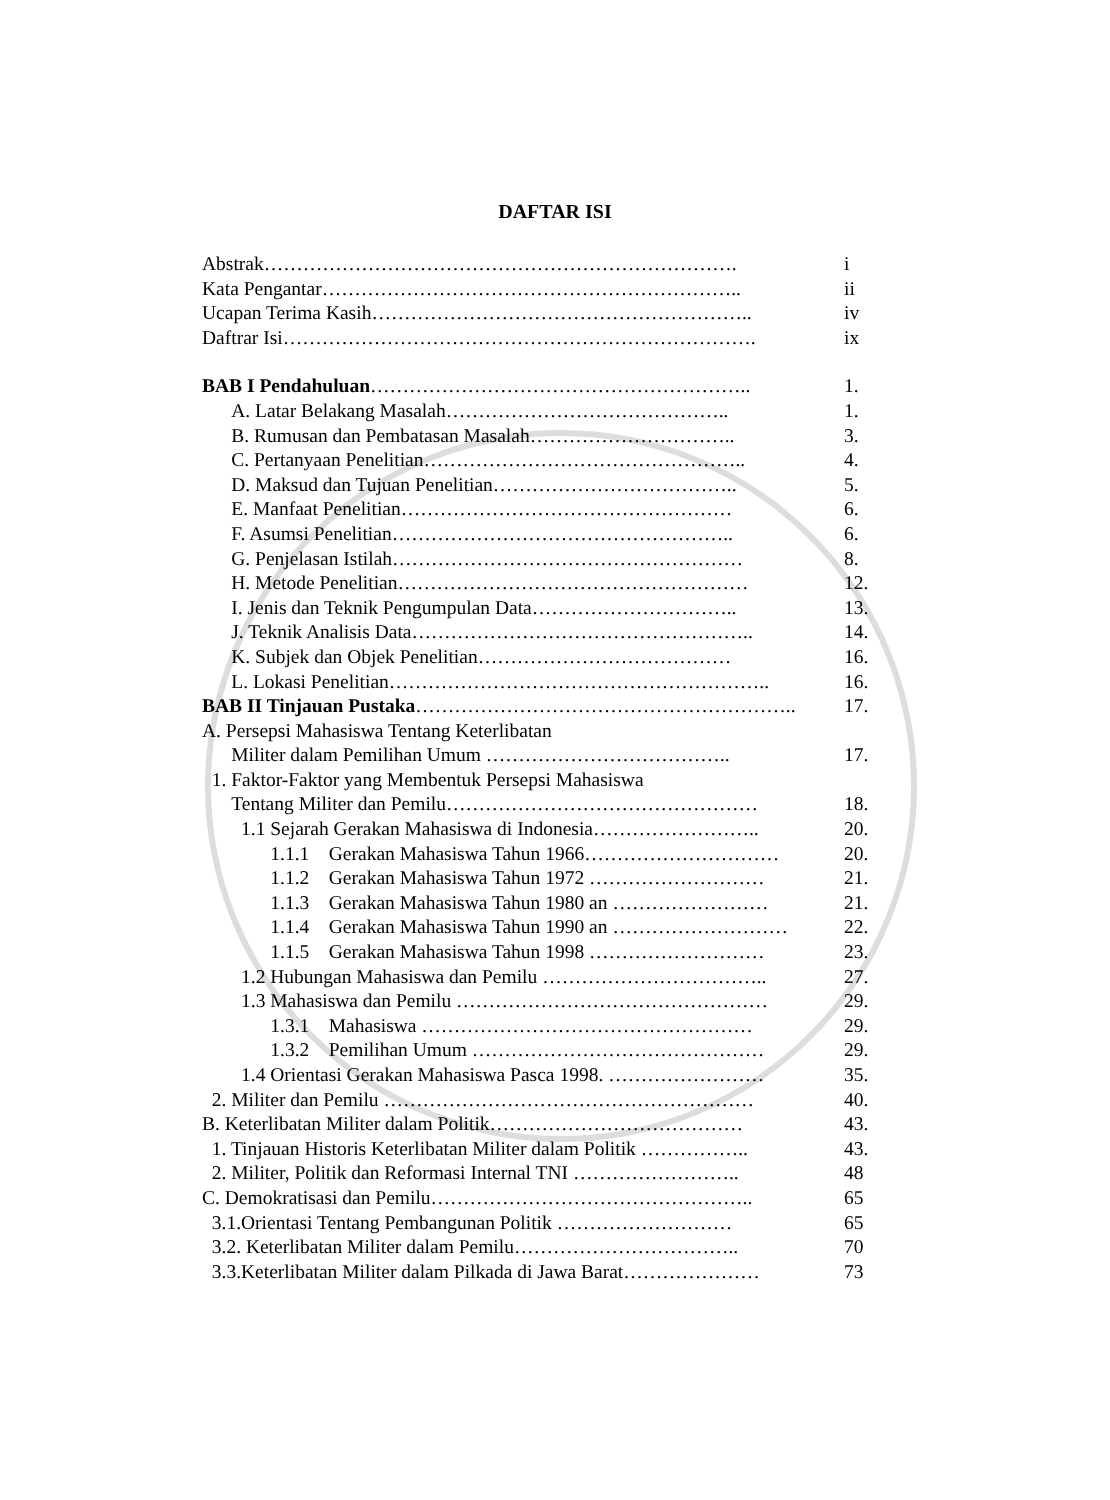DAFTAR ISI
Abstrak………………………………………………………………. i
Kata Pengantar……………………………………………………….. ii
Ucapan Terima Kasih………………………………………………….. iv
Daftrar Isi………………………………………………………………. ix
BAB I Pendahuluan………………………………………………….. 1.
  A. Latar Belakang Masalah…………………………………….. 1.
  B. Rumusan dan Pembatasan Masalah………………………….. 3.
  C. Pertanyaan Penelitian………………………………………….. 4.
  D. Maksud dan Tujuan Penelitian……………………………….. 5.
  E. Manfaat Penelitian…………………………………………… 6.
  F. Asumsi Penelitian…………………………………………….. 6.
  G. Penjelasan Istilah……………………………………………… 8.
  H. Metode Penelitian……………………………………………… 12.
  I. Jenis dan Teknik Pengumpulan Data………………………….. 13.
  J. Teknik Analisis Data…………………………………………….. 14.
  K. Subjek dan Objek Penelitian………………………………… 16.
  L. Lokasi Penelitian………………………………………………….. 16.
BAB II Tinjauan Pustaka………………………………………………….. 17.
A. Persepsi Mahasiswa Tentang Keterlibatan
  Militer dalam Pemilihan Umum ……………………………….. 17.
 1. Faktor-Faktor yang Membentuk Persepsi Mahasiswa
  Tentang Militer dan Pemilu………………………………………… 18.
  1.1 Sejarah Gerakan Mahasiswa di Indonesia…………………….. 20.
    1.1.1 Gerakan Mahasiswa Tahun 1966………………………… 20.
    1.1.2 Gerakan Mahasiswa Tahun 1972 ……………………… 21.
    1.1.3 Gerakan Mahasiswa Tahun 1980 an …………………… 21.
    1.1.4 Gerakan Mahasiswa Tahun 1990 an ……………………… 22.
    1.1.5 Gerakan Mahasiswa Tahun 1998 ……………………… 23.
  1.2 Hubungan Mahasiswa dan Pemilu …………………………….. 27.
  1.3 Mahasiswa dan Pemilu ………………………………………… 29.
    1.3.1 Mahasiswa …………………………………………… 29.
    1.3.2 Pemilihan Umum ……………………………………… 29.
  1.4 Orientasi Gerakan Mahasiswa Pasca 1998. …………………… 35.
 2. Militer dan Pemilu ………………………………………………… 40.
B. Keterlibatan Militer dalam Politik………………………………… 43.
 1. Tinjauan Historis Keterlibatan Militer dalam Politik …………….. 43.
 2. Militer, Politik dan Reformasi Internal TNI …………………….. 48
C. Demokratisasi dan Pemilu………………………………………….. 65
 3.1.Orientasi Tentang Pembangunan Politik ……………………… 65
 3.2. Keterlibatan Militer dalam Pemilu…………………………….. 70
 3.3.Keterlibatan Militer dalam Pilkada di Jawa Barat………………… 73